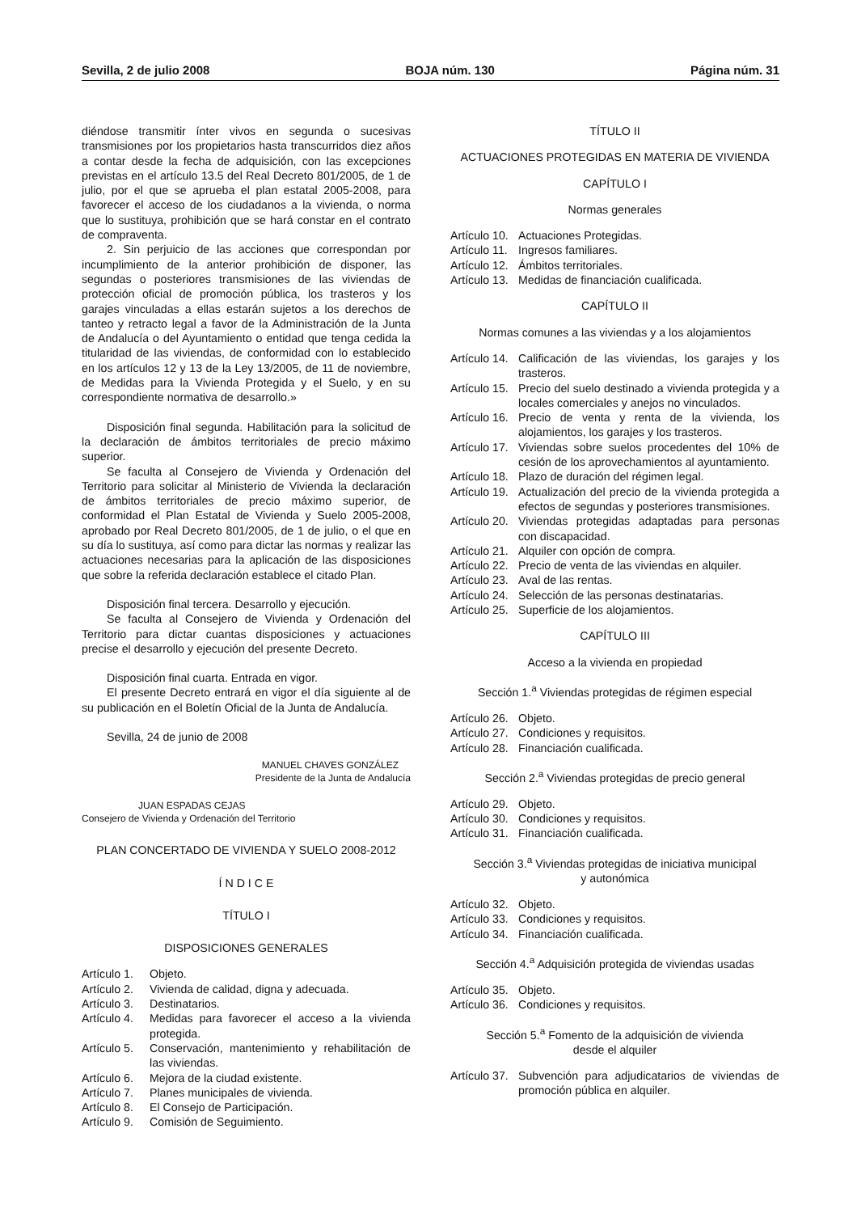Sevilla, 2 de julio 2008 BOJA núm. 130 Página núm. 31
diéndose transmitir ínter vivos en segunda o sucesivas transmisiones por los propietarios hasta transcurridos diez años a contar desde la fecha de adquisición, con las excepciones previstas en el artículo 13.5 del Real Decreto 801/2005, de 1 de julio, por el que se aprueba el plan estatal 2005-2008, para favorecer el acceso de los ciudadanos a la vivienda, o norma que lo sustituya, prohibición que se hará constar en el contrato de compraventa.
2. Sin perjuicio de las acciones que correspondan por incumplimiento de la anterior prohibición de disponer, las segundas o posteriores transmisiones de las viviendas de protección oficial de promoción pública, los trasteros y los garajes vinculadas a ellas estarán sujetos a los derechos de tanteo y retracto legal a favor de la Administración de la Junta de Andalucía o del Ayuntamiento o entidad que tenga cedida la titularidad de las viviendas, de conformidad con lo establecido en los artículos 12 y 13 de la Ley 13/2005, de 11 de noviembre, de Medidas para la Vivienda Protegida y el Suelo, y en su correspondiente normativa de desarrollo.»
Disposición final segunda. Habilitación para la solicitud de la declaración de ámbitos territoriales de precio máximo superior.
Se faculta al Consejero de Vivienda y Ordenación del Territorio para solicitar al Ministerio de Vivienda la declaración de ámbitos territoriales de precio máximo superior, de conformidad el Plan Estatal de Vivienda y Suelo 2005-2008, aprobado por Real Decreto 801/2005, de 1 de julio, o el que en su día lo sustituya, así como para dictar las normas y realizar las actuaciones necesarias para la aplicación de las disposiciones que sobre la referida declaración establece el citado Plan.
Disposición final tercera. Desarrollo y ejecución.
Se faculta al Consejero de Vivienda y Ordenación del Territorio para dictar cuantas disposiciones y actuaciones precise el desarrollo y ejecución del presente Decreto.
Disposición final cuarta. Entrada en vigor.
El presente Decreto entrará en vigor el día siguiente al de su publicación en el Boletín Oficial de la Junta de Andalucía.
Sevilla, 24 de junio de 2008
MANUEL CHAVES GONZÁLEZ
Presidente de la Junta de Andalucía
JUAN ESPADAS CEJAS
Consejero de Vivienda y Ordenación del Territorio
PLAN CONCERTADO DE VIVIENDA Y SUELO 2008-2012
Í N D I C E
TÍTULO I
DISPOSICIONES GENERALES
Artículo 1. Objeto.
Artículo 2. Vivienda de calidad, digna y adecuada.
Artículo 3. Destinatarios.
Artículo 4. Medidas para favorecer el acceso a la vivienda protegida.
Artículo 5. Conservación, mantenimiento y rehabilitación de las viviendas.
Artículo 6. Mejora de la ciudad existente.
Artículo 7. Planes municipales de vivienda.
Artículo 8. El Consejo de Participación.
Artículo 9. Comisión de Seguimiento.
TÍTULO II
ACTUACIONES PROTEGIDAS EN MATERIA DE VIVIENDA
CAPÍTULO I
Normas generales
Artículo 10. Actuaciones Protegidas.
Artículo 11. Ingresos familiares.
Artículo 12. Ámbitos territoriales.
Artículo 13. Medidas de financiación cualificada.
CAPÍTULO II
Normas comunes a las viviendas y a los alojamientos
Artículo 14. Calificación de las viviendas, los garajes y los trasteros.
Artículo 15. Precio del suelo destinado a vivienda protegida y a locales comerciales y anejos no vinculados.
Artículo 16. Precio de venta y renta de la vivienda, los alojamientos, los garajes y los trasteros.
Artículo 17. Viviendas sobre suelos procedentes del 10% de cesión de los aprovechamientos al ayuntamiento.
Artículo 18. Plazo de duración del régimen legal.
Artículo 19. Actualización del precio de la vivienda protegida a efectos de segundas y posteriores transmisiones.
Artículo 20. Viviendas protegidas adaptadas para personas con discapacidad.
Artículo 21. Alquiler con opción de compra.
Artículo 22. Precio de venta de las viviendas en alquiler.
Artículo 23. Aval de las rentas.
Artículo 24. Selección de las personas destinatarias.
Artículo 25. Superficie de los alojamientos.
CAPÍTULO III
Acceso a la vivienda en propiedad
Sección 1.<sup>a</sup> Viviendas protegidas de régimen especial
Artículo 26. Objeto.
Artículo 27. Condiciones y requisitos.
Artículo 28. Financiación cualificada.
Sección 2.<sup>a</sup> Viviendas protegidas de precio general
Artículo 29. Objeto.
Artículo 30. Condiciones y requisitos.
Artículo 31. Financiación cualificada.
Sección 3.<sup>a</sup> Viviendas protegidas de iniciativa municipal
y autonómica
Artículo 32. Objeto.
Artículo 33. Condiciones y requisitos.
Artículo 34. Financiación cualificada.
Sección 4.<sup>a</sup> Adquisición protegida de viviendas usadas
Artículo 35. Objeto.
Artículo 36. Condiciones y requisitos.
Sección 5.<sup>a</sup> Fomento de la adquisición de vivienda
desde el alquiler
Artículo 37. Subvención para adjudicatarios de viviendas de promoción pública en alquiler.